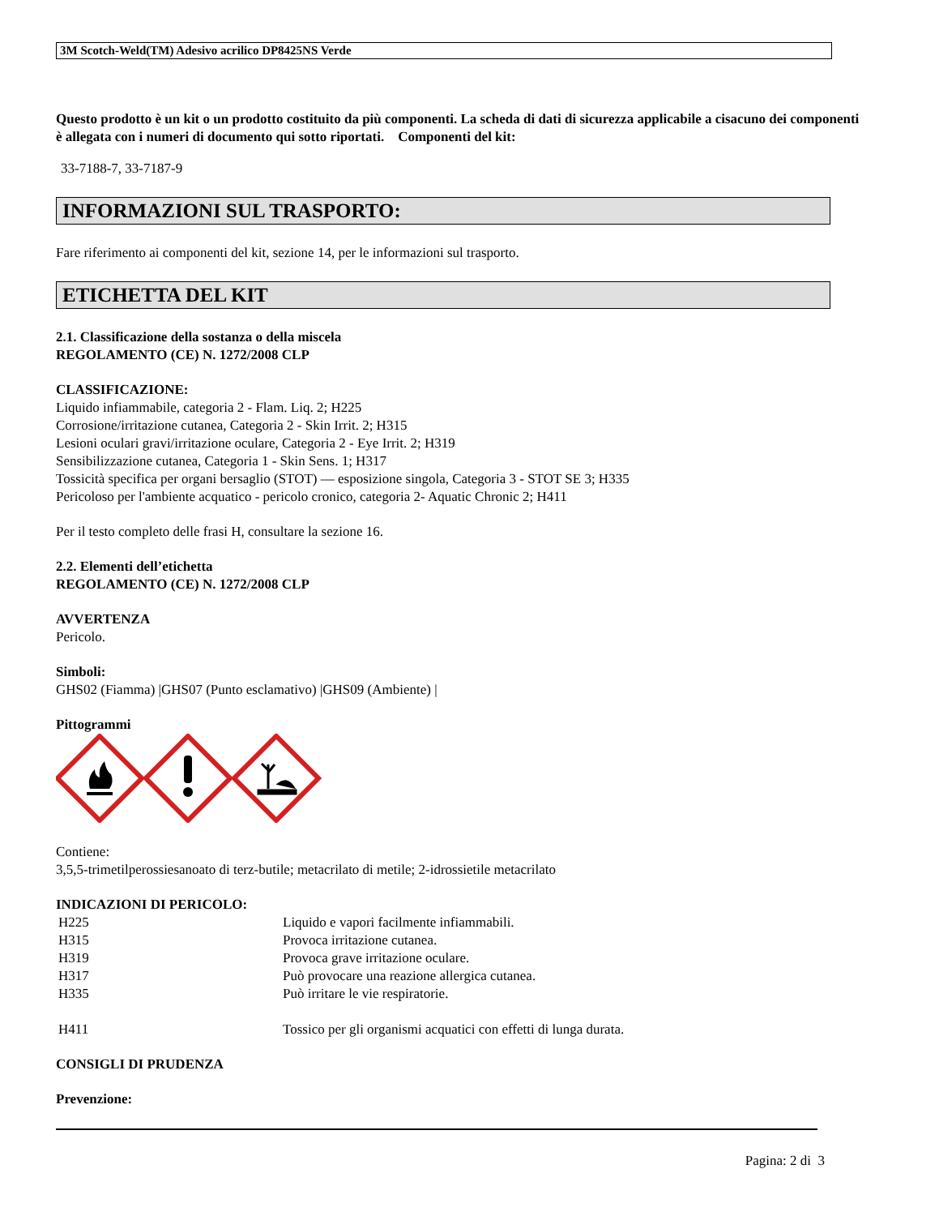3M Scotch-Weld(TM) Adesivo acrilico DP8425NS Verde
Questo prodotto è un kit o un prodotto costituito da più componenti. La scheda di dati di sicurezza applicabile a cisacuno dei componenti è allegata con i numeri di documento qui sotto riportati. Componenti del kit:
33-7188-7, 33-7187-9
INFORMAZIONI SUL TRASPORTO:
Fare riferimento ai componenti del kit, sezione 14, per le informazioni sul trasporto.
ETICHETTA DEL KIT
2.1. Classificazione della sostanza o della miscela
REGOLAMENTO (CE) N. 1272/2008 CLP
CLASSIFICAZIONE:
Liquido infiammabile, categoria 2 - Flam. Liq. 2; H225
Corrosione/irritazione cutanea, Categoria 2 - Skin Irrit. 2; H315
Lesioni oculari gravi/irritazione oculare, Categoria 2 - Eye Irrit. 2; H319
Sensibilizzazione cutanea, Categoria 1 - Skin Sens. 1; H317
Tossicità specifica per organi bersaglio (STOT) — esposizione singola, Categoria 3 - STOT SE 3; H335
Pericoloso per l'ambiente acquatico - pericolo cronico, categoria 2- Aquatic Chronic 2; H411
Per il testo completo delle frasi H, consultare la sezione 16.
2.2. Elementi dell’etichetta
REGOLAMENTO (CE) N. 1272/2008 CLP
AVVERTENZA
Pericolo.
Simboli:
GHS02 (Fiamma) |GHS07 (Punto esclamativo) |GHS09 (Ambiente) |
Pittogrammi
Contiene:
3,5,5-trimetilperossiesanoato di terz-butile; metacrilato di metile; 2-idrossietile metacrilato
INDICAZIONI DI PERICOLO:
H225 Liquido e vapori facilmente infiammabili.
H315 Provoca irritazione cutanea.
H319 Provoca grave irritazione oculare.
H317 Può provocare una reazione allergica cutanea.
H335 Può irritare le vie respiratorie.
H411 Tossico per gli organismi acquatici con effetti di lunga durata.
CONSIGLI DI PRUDENZA
Prevenzione:
Pagina: 2 di 3